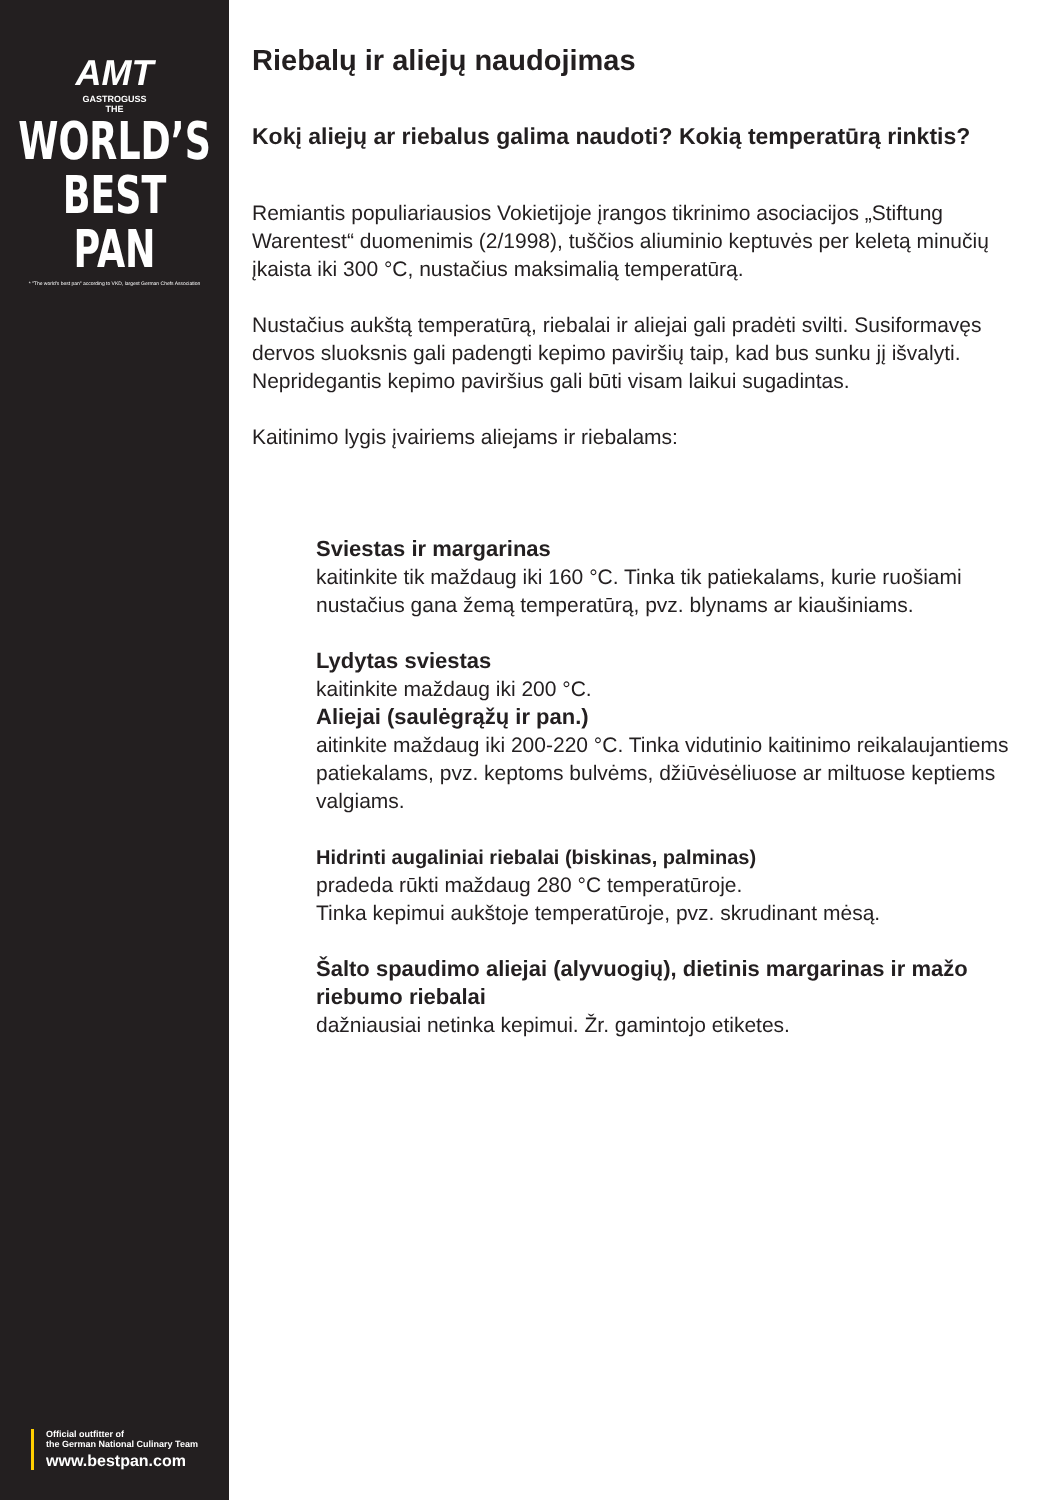AMT
GASTROGUSS
THE
WORLD’S
BEST PAN
* "The world's best pan" according to VKD, largest German Chefs Association
Official outfitter of
the German National Culinary Team
www.bestpan.com
Riebalų ir aliejų naudojimas
Kokį aliejų ar riebalus galima naudoti? Kokią temperatūrą rinktis?
Remiantis populiariausios Vokietijoje įrangos tikrinimo asociacijos „Stiftung Warentest“ duomenimis (2/1998), tuščios aliuminio keptuvės per keletą minučių įkaista iki 300 °C, nustačius maksimalią temperatūrą.
Nustačius aukštą temperatūrą, riebalai ir aliejai gali pradėti svilti. Susiformavęs dervos sluoksnis gali padengti kepimo paviršių taip, kad bus sunku jį išvalyti. Nepridegantis kepimo paviršius gali būti visam laikui sugadintas.
Kaitinimo lygis įvairiems aliejams ir riebalams:
Sviestas ir margarinas
kaitinkite tik maždaug iki 160 °C. Tinka tik patiekalams, kurie ruošiami nustačius gana žemą temperatūrą, pvz. blynams ar kiaušiniams.
Lydytas sviestas
kaitinkite maždaug iki 200 °C.
Aliejai (saulėgrąžų ir pan.)
aitinkite maždaug iki 200-220 °C. Tinka vidutinio kaitinimo reikalaujantiems patiekalams, pvz. keptoms bulvėms, džiūvėsėliuose ar miltuose keptiems valgiams.
Hidrinti augaliniai riebalai (biskinas, palminas)
pradeda rūkti maždaug 280 °C temperatūroje.
Tinka kepimui aukštoje temperatūroje, pvz. skrudinant mėsą.
Šalto spaudimo aliejai (alyvuogių), dietinis margarinas ir mažo riebumo riebalai
dažniausiai netinka kepimui. Žr. gamintojo etiketes.